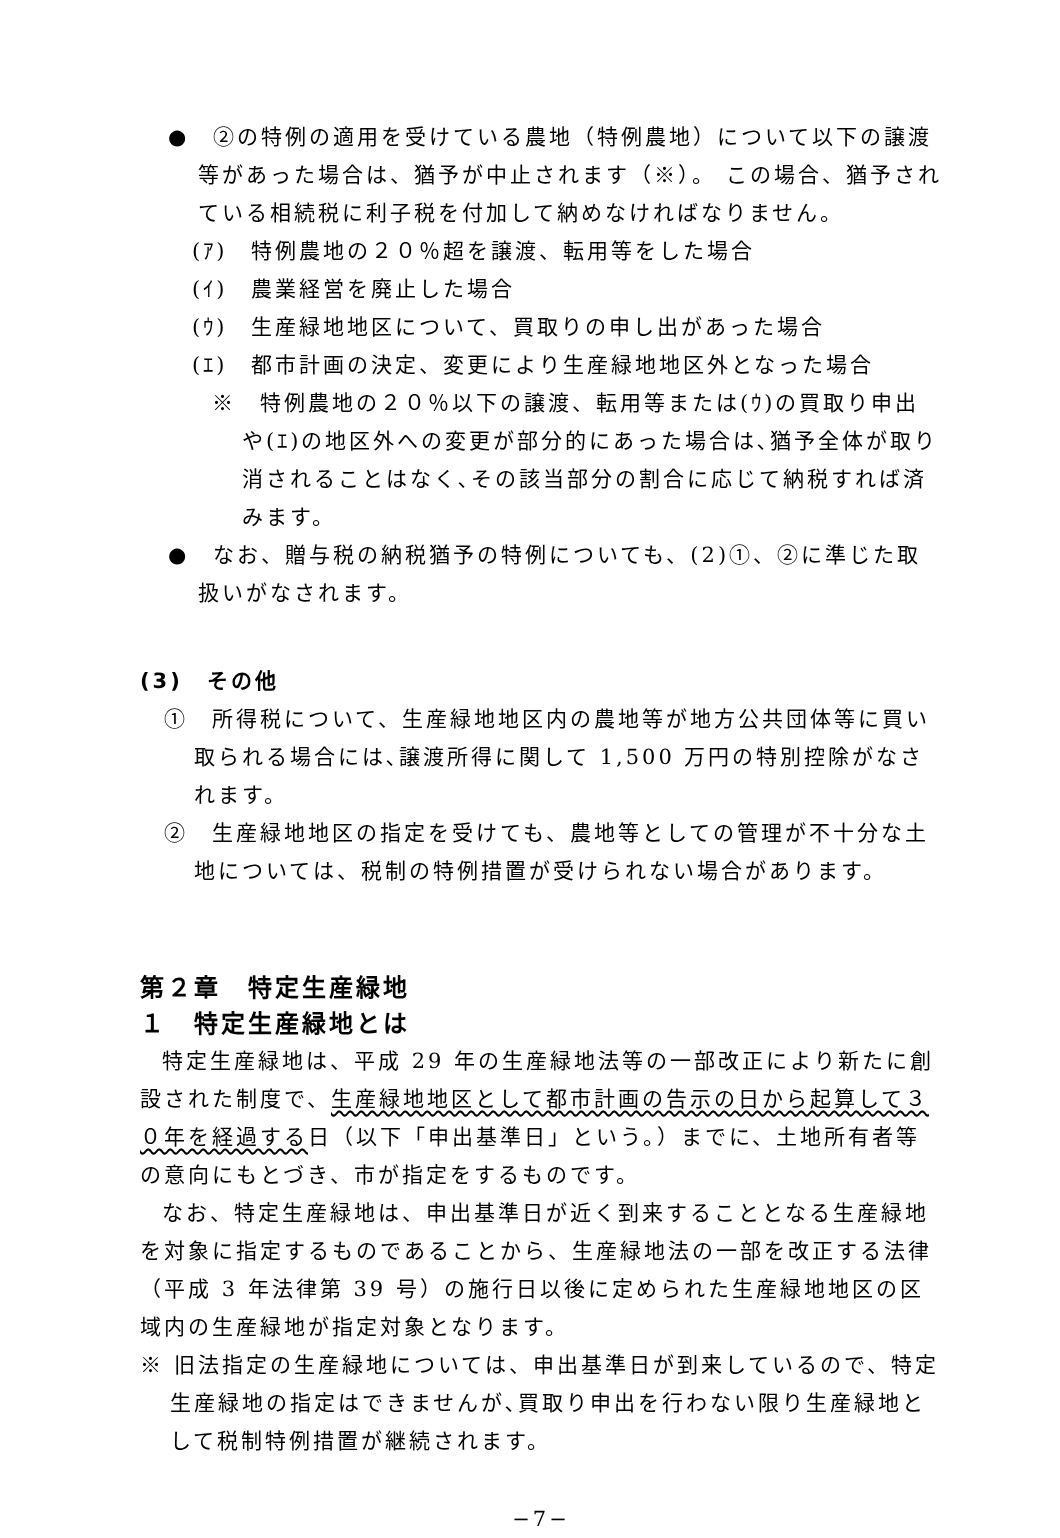●　②の特例の適用を受けている農地（特例農地）について以下の譲渡等があった場合は、猶予が中止されます（※）。 この場合、猶予されている相続税に利子税を付加して納めなければなりません。
(ｱ)　特例農地の２０％超を譲渡、転用等をした場合
(ｲ)　農業経営を廃止した場合
(ｳ)　生産緑地地区について、買取りの申し出があった場合
(ｴ)　都市計画の決定、変更により生産緑地地区外となった場合
※　特例農地の２０％以下の譲渡、転用等または(ｳ)の買取り申出や(ｴ)の地区外への変更が部分的にあった場合は､猶予全体が取り消されることはなく､その該当部分の割合に応じて納税すれば済みます。
●　なお、贈与税の納税猶予の特例についても、(2)①、②に準じた取扱いがなされます。
(3)　その他
①　所得税について、生産緑地地区内の農地等が地方公共団体等に買い取られる場合には､譲渡所得に関して 1,500 万円の特別控除がなされます。
②　生産緑地地区の指定を受けても、農地等としての管理が不十分な土地については、税制の特例措置が受けられない場合があります。
第２章　特定生産緑地
１　特定生産緑地とは
特定生産緑地は、平成 29 年の生産緑地法等の一部改正により新たに創設された制度で、生産緑地地区として都市計画の告示の日から起算して３０年を経過する日（以下「申出基準日」という。）までに、土地所有者等の意向にもとづき、市が指定をするものです。
なお、特定生産緑地は、申出基準日が近く到来することとなる生産緑地を対象に指定するものであることから、生産緑地法の一部を改正する法律（平成 3 年法律第 39 号）の施行日以後に定められた生産緑地地区の区域内の生産緑地が指定対象となります。
※ 旧法指定の生産緑地については、申出基準日が到来しているので、特定生産緑地の指定はできませんが､買取り申出を行わない限り生産緑地として税制特例措置が継続されます。
−7−